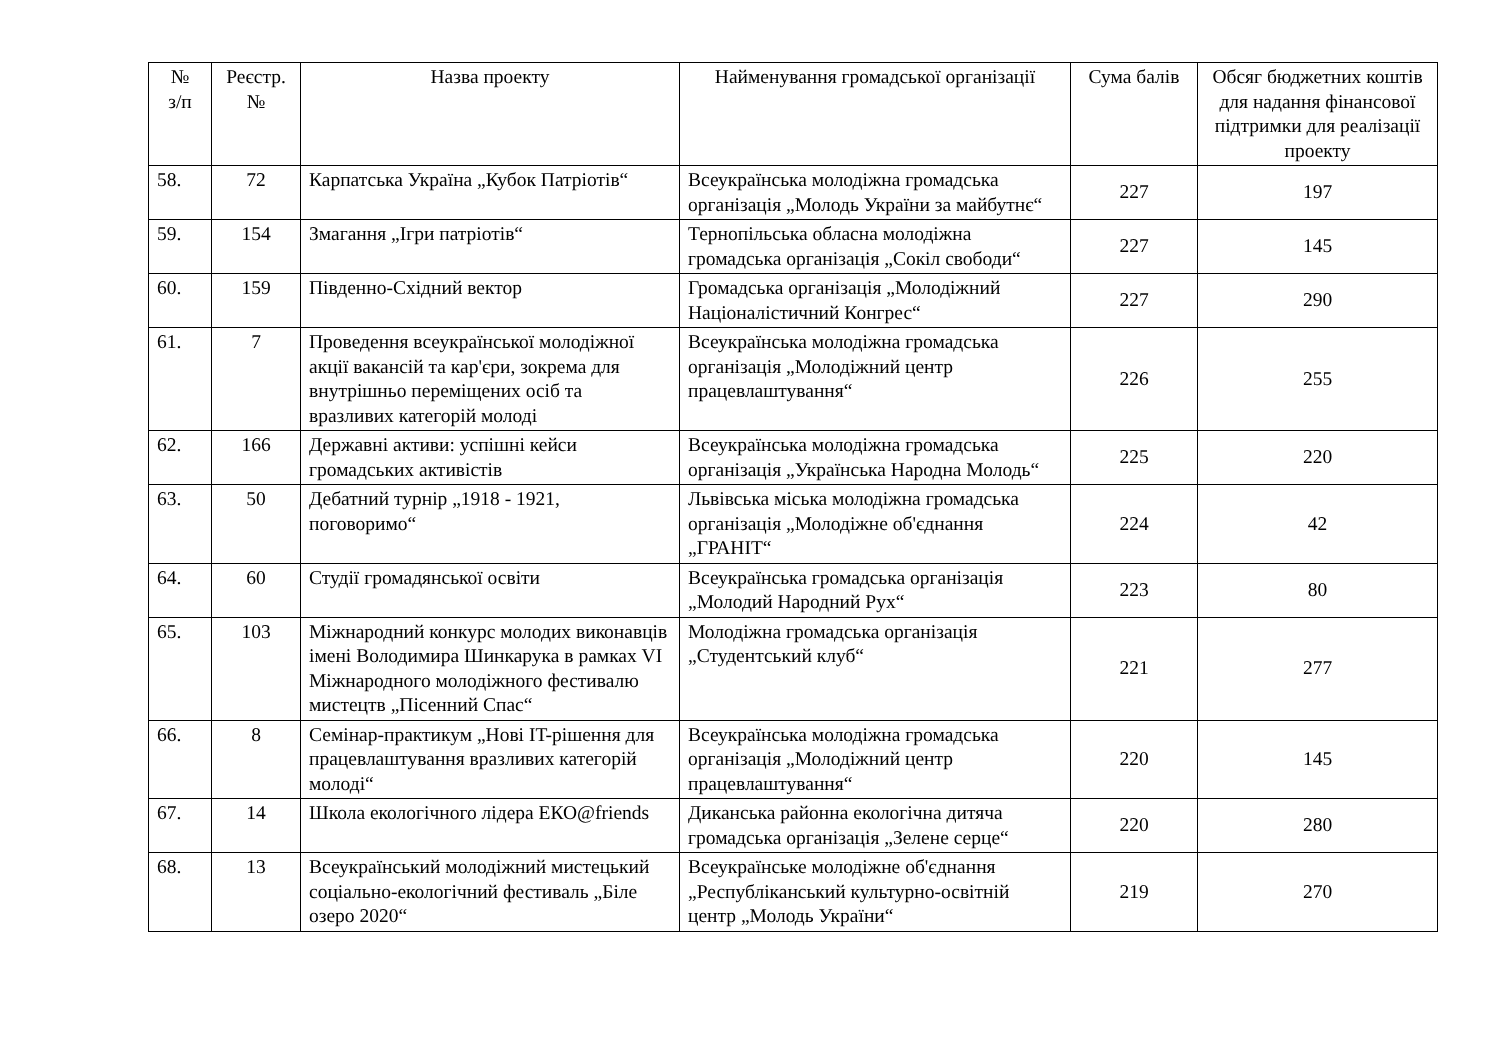| № з/п | Реєстр. № | Назва проекту | Найменування громадської організації | Сума балів | Обсяг бюджетних коштів для надання фінансової підтримки для реалізації проекту |
| --- | --- | --- | --- | --- | --- |
| 58. | 72 | Карпатська Україна „Кубок Патріотів“ | Всеукраїнська молодіжна громадська організація „Молодь України за майбутнє“ | 227 | 197 |
| 59. | 154 | Змагання „Ігри патріотів“ | Тернопільська обласна молодіжна громадська організація „Сокіл свободи“ | 227 | 145 |
| 60. | 159 | Південно-Східний вектор | Громадська організація „Молодіжний Націоналістичний Конгрес“ | 227 | 290 |
| 61. | 7 | Проведення всеукраїнської молодіжної акції вакансій та кар'єри, зокрема для внутрішньо переміщених осіб та вразливих категорій молоді | Всеукраїнська молодіжна громадська організація „Молодіжний центр працевлаштування“ | 226 | 255 |
| 62. | 166 | Державні активи: успішні кейси громадських активістів | Всеукраїнська молодіжна громадська організація „Українська Народна Молодь“ | 225 | 220 |
| 63. | 50 | Дебатний турнір „1918 - 1921, поговоримо“ | Львівська міська молодіжна громадська організація „Молодіжне об'єднання „ГРАНІТ“ | 224 | 42 |
| 64. | 60 | Студії громадянської освіти | Всеукраїнська громадська організація „Молодий Народний Рух“ | 223 | 80 |
| 65. | 103 | Міжнародний конкурс молодих виконавців імені Володимира Шинкарука в рамках VI Міжнародного молодіжного фестивалю мистецтв „Пісенний Спас“ | Молодіжна громадська організація „Студентський клуб“ | 221 | 277 |
| 66. | 8 | Семінар-практикум „Нові IT-рішення для працевлаштування вразливих категорій молоді“ | Всеукраїнська молодіжна громадська організація „Молодіжний центр працевлаштування“ | 220 | 145 |
| 67. | 14 | Школа екологічного лідера ЕКО@friends | Диканська районна екологічна дитяча громадська організація „Зелене серце“ | 220 | 280 |
| 68. | 13 | Всеукраїнський молодіжний мистецький соціально-екологічний фестиваль „Біле озеро 2020“ | Всеукраїнське молодіжне об'єднання „Республіканський культурно-освітній центр „Молодь України“ | 219 | 270 |